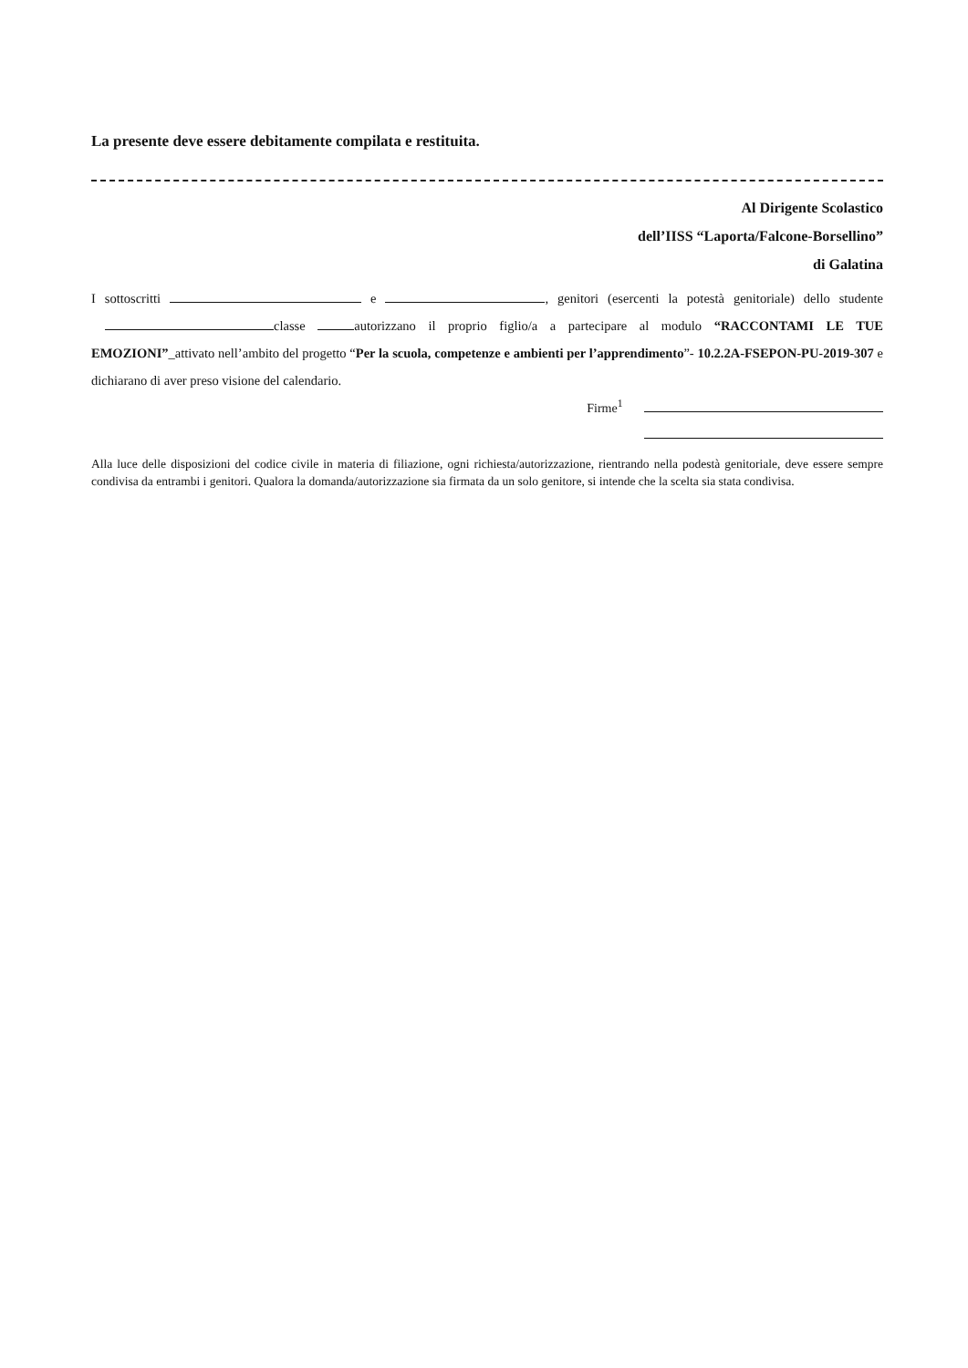La presente deve essere debitamente compilata e restituita.
Al Dirigente Scolastico
dell’IISS “Laporta/Falcone-Borsellino”
di Galatina
I sottoscritti e , genitori (esercenti la potestà genitoriale) dello studente classe autorizzano il proprio figlio/a a partecipare al modulo “RACCONTAMI LE TUE EMOZIONI”_attivato nell’ambito del progetto “Per la scuola, competenze e ambienti per l’apprendimento”- 10.2.2A-FSEPON-PU-2019-307 e dichiarano di aver preso visione del calendario.
Firme<sup>1</sup>
Alla luce delle disposizioni del codice civile in materia di filiazione, ogni richiesta/autorizzazione, rientrando nella podestà genitoriale, deve essere sempre condivisa da entrambi i genitori. Qualora la domanda/autorizzazione sia firmata da un solo genitore, si intende che la scelta sia stata condivisa.